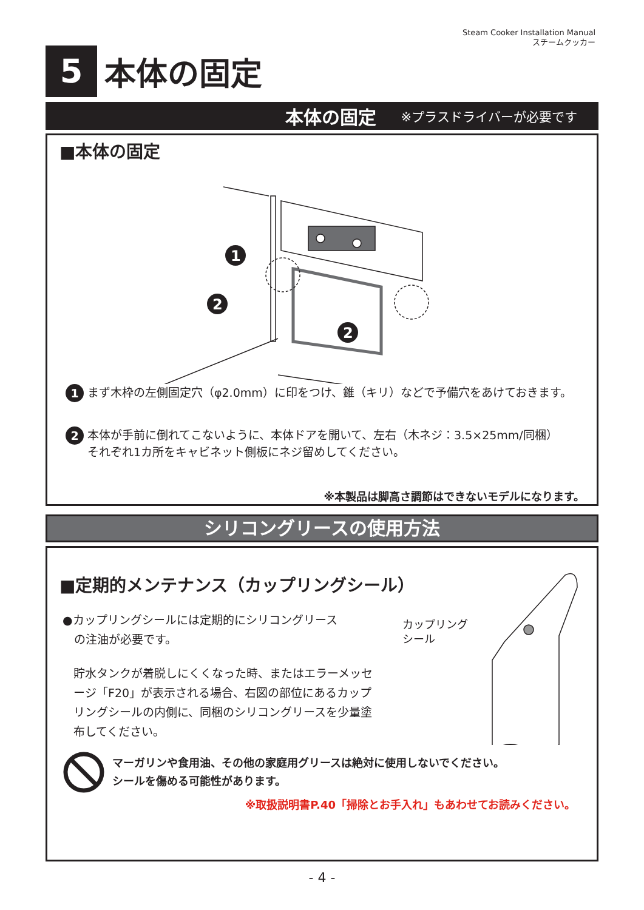Steam Cooker Installation Manual
スチームクッカー
5
本体の固定
本体の固定 ※プラスドライバーが必要です
■本体の固定
1
2
2
1
まず木枠の左側固定穴（φ2.0mm）に印をつけ、錐（キリ）などで予備穴をあけておきます。
2
本体が手前に倒れてこないように、本体ドアを開いて、左右（木ネジ：3.5×25mm/同梱）
それぞれ1カ所をキャビネット側板にネジ留めしてください。
※本製品は脚高さ調節はできないモデルになります。
シリコングリースの使用方法
■定期的メンテナンス（カップリングシール）
●カップリングシールには定期的にシリコングリース
　の注油が必要です。
貯水タンクが着脱しにくくなった時、またはエラーメッセージ「F20」が表示される場合、右図の部位にあるカップリングシールの内側に、同梱のシリコングリースを少量塗布してください。
カップリング
シール
マーガリンや食用油、その他の家庭用グリースは絶対に使用しないでください。
シールを傷める可能性があります。
※取扱説明書P.40「掃除とお手入れ」もあわせてお読みください。
- 4 -